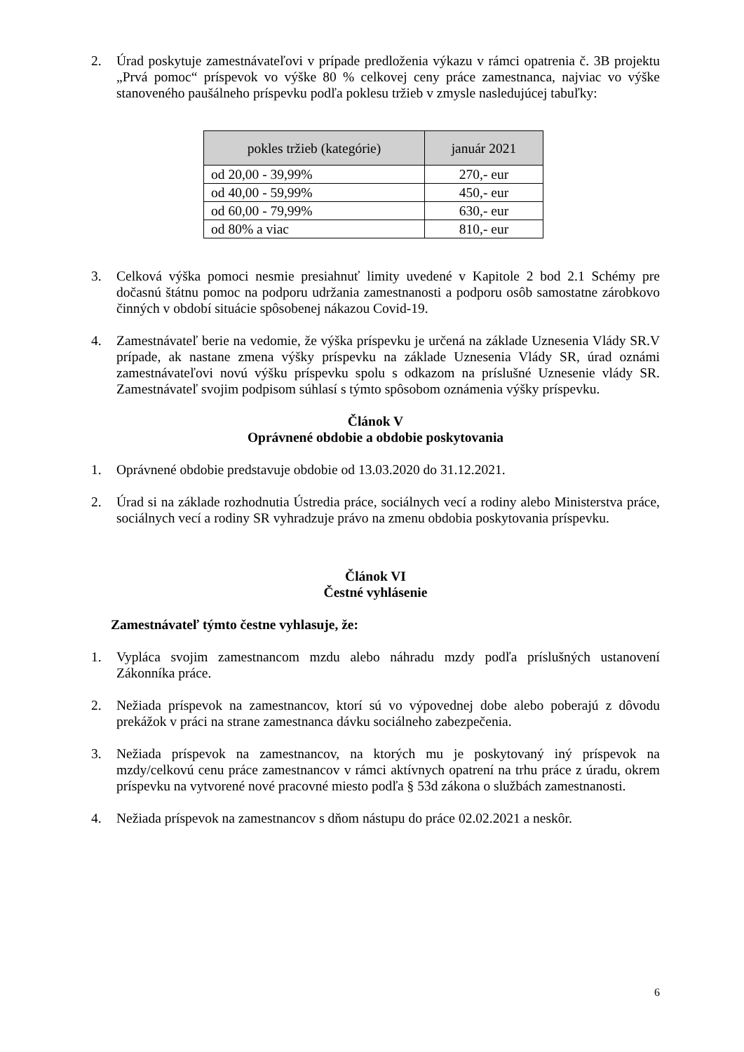2. Úrad poskytuje zamestnávateľovi v prípade predloženia výkazu v rámci opatrenia č. 3B projektu „Prvá pomoc“ príspevok vo výške 80 % celkovej ceny práce zamestnanca, najviac vo výške stanoveného paušálneho príspevku podľa poklesu tržieb v zmysle nasledujúcej tabuľky:
| pokles tržieb (kategórie) | január 2021 |
| --- | --- |
| od 20,00 - 39,99% | 270,- eur |
| od 40,00 - 59,99% | 450,- eur |
| od 60,00 - 79,99% | 630,- eur |
| od 80% a viac | 810,- eur |
3. Celková výška pomoci nesmie presiahnuť limity uvedené v Kapitole 2 bod 2.1 Schémy pre dočasnú štátnu pomoc na podporu udržania zamestnanosti a podporu osôb samostatne zárobkovo činných v období situácie spôsobenej nákazou Covid-19.
4. Zamestnávateľ berie na vedomie, že výška príspevku je určená na základe Uznesenia Vlády SR.V prípade, ak nastane zmena výšky príspevku na základe Uznesenia Vlády SR, úrad oznámi zamestnávateľovi novú výšku príspevku spolu s odkazom na príslušné Uznesenie vlády SR. Zamestnávateľ svojim podpisom súhlasí s týmto spôsobom oznámenia výšky príspevku.
Článok V
Oprávnené obdobie a obdobie poskytovania
1. Oprávnené obdobie predstavuje obdobie od 13.03.2020 do 31.12.2021.
2. Úrad si na základe rozhodnutia Ústredia práce, sociálnych vecí a rodiny alebo Ministerstva práce, sociálnych vecí a rodiny SR vyhradzuje právo na zmenu obdobia poskytovania príspevku.
Článok VI
Čestné vyhlásenie
Zamestnávateľ týmto čestne vyhlasuje, že:
1. Vypláca svojim zamestnancom mzdu alebo náhradu mzdy podľa príslušných ustanovení Zákonníka práce.
2. Nežiada príspevok na zamestnancov, ktorí sú vo výpovednej dobe alebo poberajú z dôvodu prekážok v práci na strane zamestnanca dávku sociálneho zabezpečenia.
3. Nežiada príspevok na zamestnancov, na ktorých mu je poskytovaný iný príspevok na mzdy/celkovú cenu práce zamestnancov v rámci aktívnych opatrení na trhu práce z úradu, okrem príspevku na vytvorené nové pracovné miesto podľa § 53d zákona o službách zamestnanosti.
4. Nežiada príspevok na zamestnancov s dňom nástupu do práce 02.02.2021 a neskôr.
6